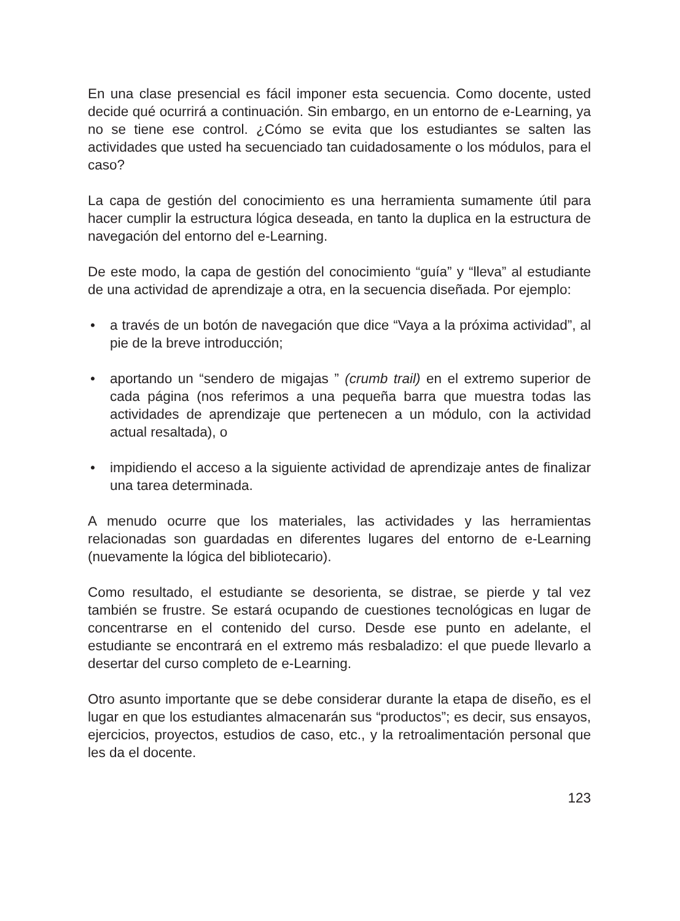En una clase presencial es fácil imponer esta secuencia. Como docente, usted decide qué ocurrirá a continuación. Sin embargo, en un entorno de e-Learning, ya no se tiene ese control. ¿Cómo se evita que los estudiantes se salten las actividades que usted ha secuenciado tan cuidadosamente o los módulos, para el caso?
La capa de gestión del conocimiento es una herramienta sumamente útil para hacer cumplir la estructura lógica deseada, en tanto la duplica en la estructura de navegación del entorno del e-Learning.
De este modo, la capa de gestión del conocimiento “guía” y “lleva” al estudiante de una actividad de aprendizaje a otra, en la secuencia diseñada. Por ejemplo:
• a través de un botón de navegación que dice “Vaya a la próxima actividad”, al pie de la breve introducción;
• aportando un “sendero de migajas ” (crumb trail) en el extremo superior de cada página (nos referimos a una pequeña barra que muestra todas las actividades de aprendizaje que pertenecen a un módulo, con la actividad actual resaltada), o
• impidiendo el acceso a la siguiente actividad de aprendizaje antes de finalizar una tarea determinada.
A menudo ocurre que los materiales, las actividades y las herramientas relacionadas son guardadas en diferentes lugares del entorno de e-Learning (nuevamente la lógica del bibliotecario).
Como resultado, el estudiante se desorienta, se distrae, se pierde y tal vez también se frustre. Se estará ocupando de cuestiones tecnológicas en lugar de concentrarse en el contenido del curso. Desde ese punto en adelante, el estudiante se encontrará en el extremo más resbaladizo: el que puede llevarlo a desertar del curso completo de e-Learning.
Otro asunto importante que se debe considerar durante la etapa de diseño, es el lugar en que los estudiantes almacenarán sus “productos”; es decir, sus ensayos, ejercicios, proyectos, estudios de caso, etc., y la retroalimentación personal que les da el docente.
123